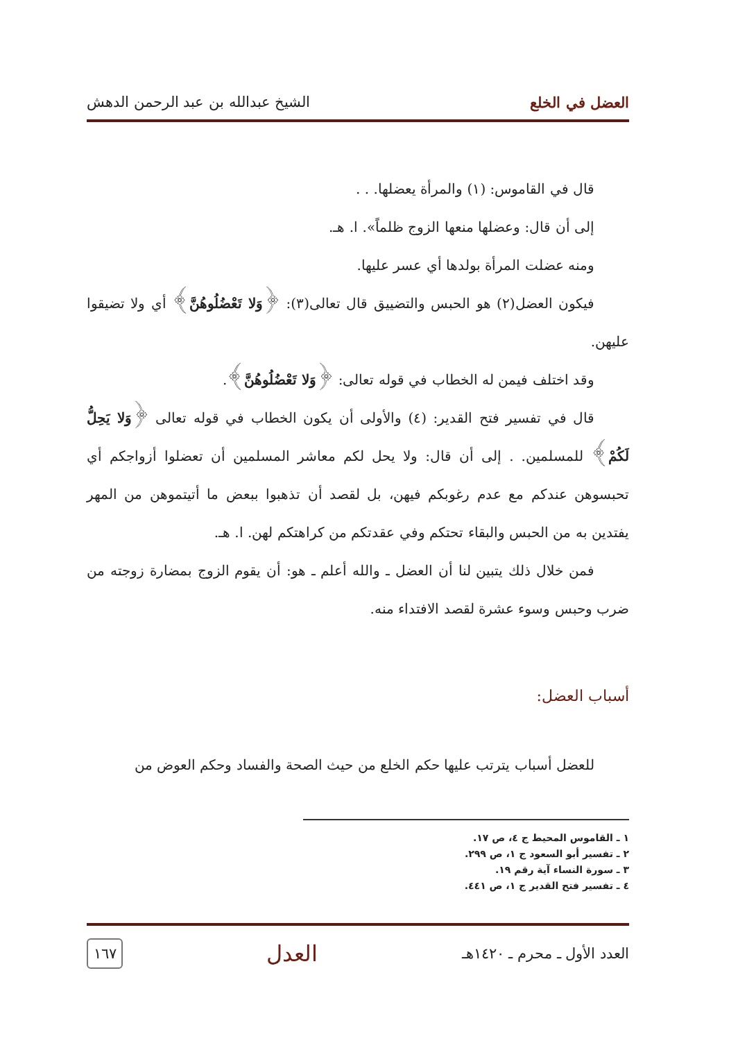العضل في الخلع الشيخ عبدالله بن عبد الرحمن الدهش
قال في القاموس: (١) والمرأة يعضلها. . .
إلى أن قال: وعضلها منعها الزوج ظلماً». ا. هـ.
ومنه عضلت المرأة بولدها أي عسر عليها.
فيكون العضل(٢) هو الحبس والتضييق قال تعالى(٣): ﴿وَلا تَعْضُلُوهُنَّ﴾ أي ولا تضيقوا عليهن.
وقد اختلف فيمن له الخطاب في قوله تعالى: ﴿وَلا تَعْضُلُوهُنَّ﴾.
قال في تفسير فتح القدير: (٤) والأولى أن يكون الخطاب في قوله تعالى ﴿وَلا يَحِلُّ لَكُمْ﴾ للمسلمين. . إلى أن قال: ولا يحل لكم معاشر المسلمين أن تعضلوا أزواجكم أي تحبسوهن عندكم مع عدم رغوبكم فيهن، بل لقصد أن تذهبوا ببعض ما أتيتموهن من المهر يفتدين به من الحبس والبقاء تحتكم وفي عقدتكم من كراهتكم لهن. ا. هـ.
فمن خلال ذلك يتبين لنا أن العضل ـ والله أعلم ـ هو: أن يقوم الزوج بمضارة زوجته من ضرب وحبس وسوء عشرة لقصد الافتداء منه.
أسباب العضل:
للعضل أسباب يترتب عليها حكم الخلع من حيث الصحة والفساد وحكم العوض من
١ ـ القاموس المحيط ج ٤، ص ١٧.
٢ ـ تفسير أبو السعود ج ١، ص ٢٩٩.
٣ ـ سورة النساء آية رقم ١٩.
٤ ـ تفسير فتح القدير ج ١، ص ٤٤١.
العدد الأول ـ محرم ـ ١٤٢٠هـ العدل ١٦٧